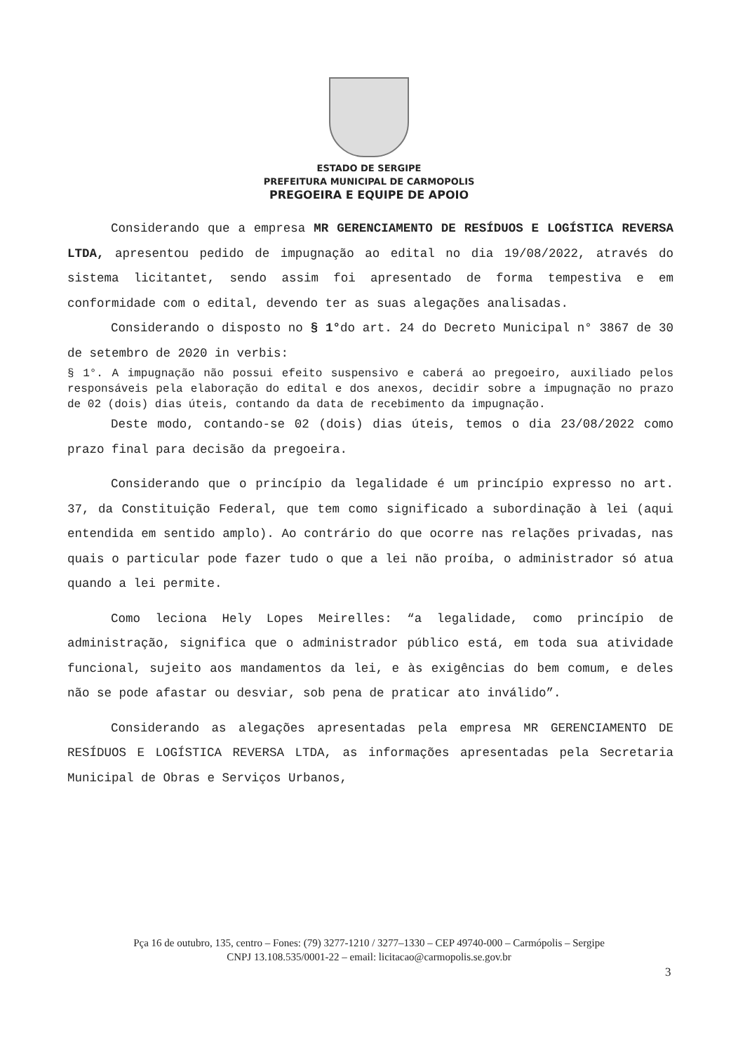ESTADO DE SERGIPE
PREFEITURA MUNICIPAL DE CARMOPOLIS
PREGOEIRA E EQUIPE DE APOIO
Considerando que a empresa MR GERENCIAMENTO DE RESÍDUOS E LOGÍSTICA REVERSA LTDA, apresentou pedido de impugnação ao edital no dia 19/08/2022, através do sistema licitantet, sendo assim foi apresentado de forma tempestiva e em conformidade com o edital, devendo ter as suas alegações analisadas.
Considerando o disposto no § 1°do art. 24 do Decreto Municipal n° 3867 de 30 de setembro de 2020 in verbis:
§ 1°. A impugnação não possui efeito suspensivo e caberá ao pregoeiro, auxiliado pelos responsáveis pela elaboração do edital e dos anexos, decidir sobre a impugnação no prazo de 02 (dois) dias úteis, contando da data de recebimento da impugnação.
Deste modo, contando-se 02 (dois) dias úteis, temos o dia 23/08/2022 como prazo final para decisão da pregoeira.
Considerando que o princípio da legalidade é um princípio expresso no art. 37, da Constituição Federal, que tem como significado a subordinação à lei (aqui entendida em sentido amplo). Ao contrário do que ocorre nas relações privadas, nas quais o particular pode fazer tudo o que a lei não proíba, o administrador só atua quando a lei permite.
Como leciona Hely Lopes Meirelles: “a legalidade, como princípio de administração, significa que o administrador público está, em toda sua atividade funcional, sujeito aos mandamentos da lei, e às exigências do bem comum, e deles não se pode afastar ou desviar, sob pena de praticar ato inválido”.
Considerando as alegações apresentadas pela empresa MR GERENCIAMENTO DE RESÍDUOS E LOGÍSTICA REVERSA LTDA, as informações apresentadas pela Secretaria Municipal de Obras e Serviços Urbanos,
Pça 16 de outubro, 135, centro – Fones: (79) 3277-1210 / 3277–1330 – CEP 49740-000 – Carmópolis – Sergipe
CNPJ 13.108.535/0001-22 – email: licitacao@carmopolis.se.gov.br
3